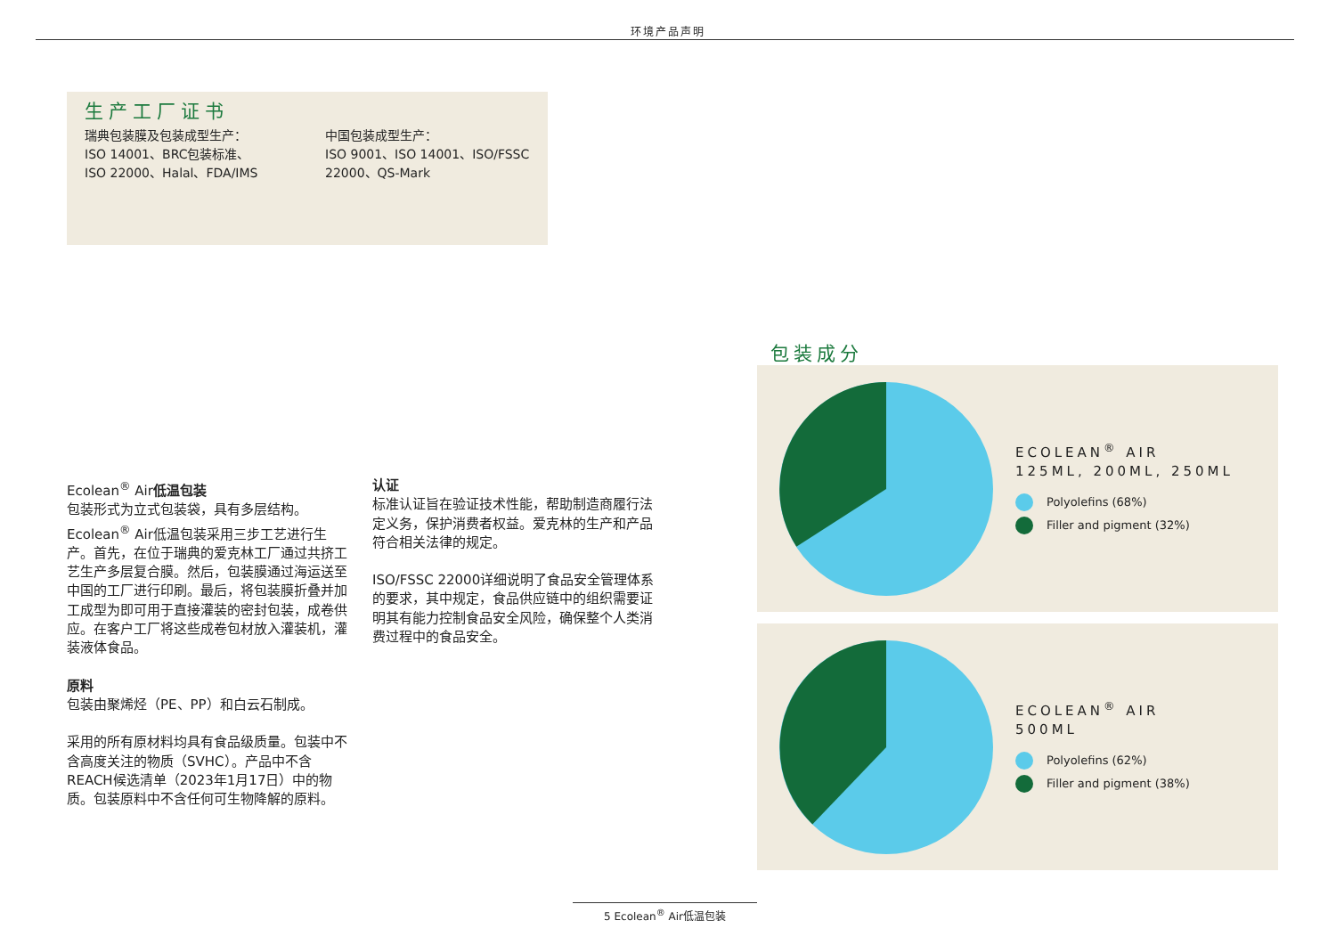环境产品声明
生产工厂证书
瑞典包装膜及包装成型生产：
ISO 14001、BRC包装标准、
ISO 22000、Halal、FDA/IMS
中国包装成型生产：
ISO 9001、ISO 14001、ISO/FSSC
22000、QS-Mark
Ecolean<sup>®</sup> Air低温包装
包装形式为立式包装袋，具有多层结构。Ecolean<sup>®</sup> Air低温包装采用三步工艺进行生产。首先，在位于瑞典的爱克林工厂通过共挤工艺生产多层复合膜。然后，包装膜通过海运送至中国的工厂进行印刷。最后，将包装膜折叠并加工成型为即可用于直接灌装的密封包装，成卷供应。在客户工厂将这些成卷包材放入灌装机，灌装液体食品。
原料
包装由聚烯烃（PE、PP）和白云石制成。
采用的所有原材料均具有食品级质量。包装中不含高度关注的物质（SVHC）。产品中不含REACH候选清单（2023年1月17日）中的物质。包装原料中不含任何可生物降解的原料。
认证
标准认证旨在验证技术性能，帮助制造商履行法定义务，保护消费者权益。爱克林的生产和产品符合相关法律的规定。
ISO/FSSC 22000详细说明了食品安全管理体系的要求，其中规定，食品供应链中的组织需要证明其有能力控制食品安全风险，确保整个人类消费过程中的食品安全。
包装成分
ECOLEAN<sup>®</sup> AIR
125ML, 200ML, 250ML
Polyolefins (68%)
Filler and pigment (32%)
ECOLEAN<sup>®</sup> AIR
500ML
Polyolefins (62%)
Filler and pigment (38%)
5 Ecolean<sup>®</sup> Air低温包装